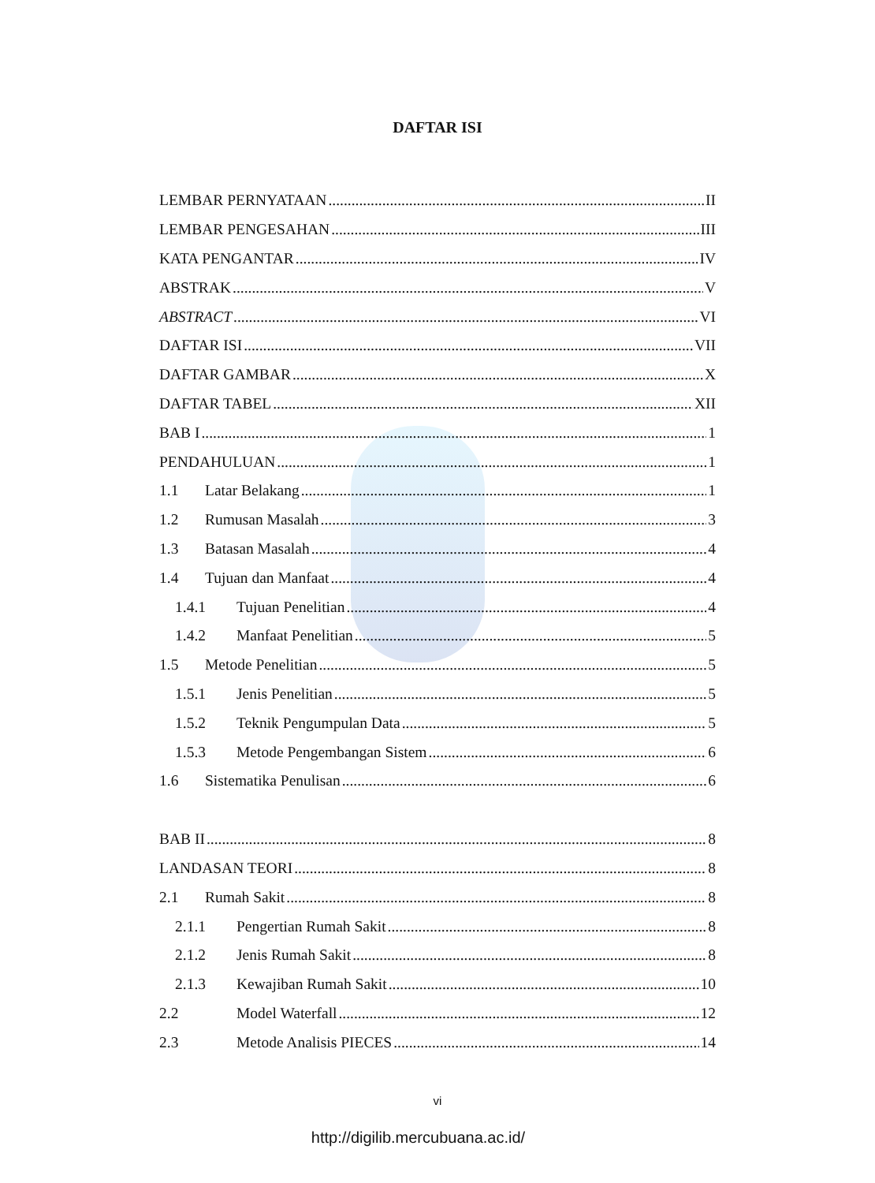DAFTAR ISI
LEMBAR PERNYATAAN II
LEMBAR PENGESAHAN III
KATA PENGANTAR IV
ABSTRAK V
ABSTRACT VI
DAFTAR ISI VII
DAFTAR GAMBAR X
DAFTAR TABEL XII
BAB I 1
PENDAHULUAN 1
1.1 Latar Belakang 1
1.2 Rumusan Masalah 3
1.3 Batasan Masalah 4
1.4 Tujuan dan Manfaat 4
1.4.1 Tujuan Penelitian 4
1.4.2 Manfaat Penelitian 5
1.5 Metode Penelitian 5
1.5.1 Jenis Penelitian 5
1.5.2 Teknik Pengumpulan Data 5
1.5.3 Metode Pengembangan Sistem 6
1.6 Sistematika Penulisan 6
BAB II 8
LANDASAN TEORI 8
2.1 Rumah Sakit 8
2.1.1 Pengertian Rumah Sakit 8
2.1.2 Jenis Rumah Sakit 8
2.1.3 Kewajiban Rumah Sakit 10
2.2 Model Waterfall 12
2.3 Metode Analisis PIECES 14
vi
http://digilib.mercubuana.ac.id/